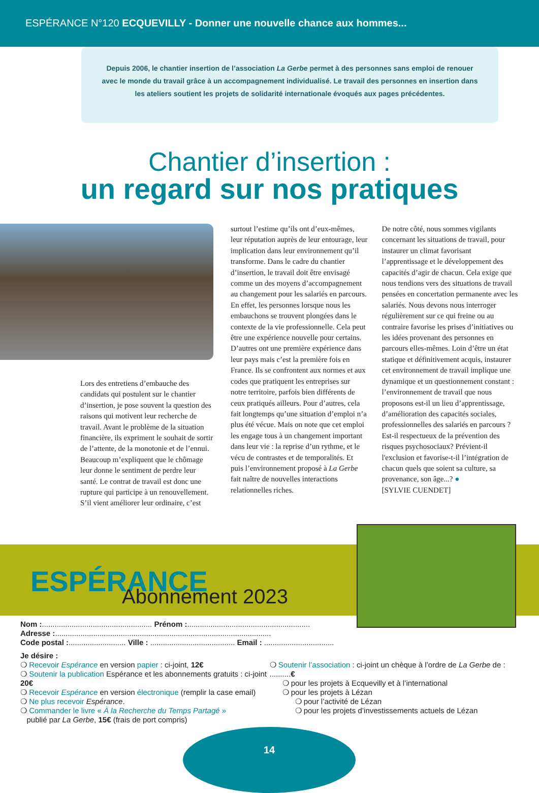ESPÉRANCE N°120 ECQUEVILLY - Donner une nouvelle chance aux hommes...
Depuis 2006, le chantier insertion de l’association La Gerbe permet à des personnes sans emploi de renouer avec le monde du travail grâce à un accompagnement individualisé. Le travail des personnes en insertion dans les ateliers soutient les projets de solidarité internationale évoqués aux pages précédentes.
Chantier d’insertion :
un regard sur nos pratiques
Lors des entretiens d’embauche des candidats qui postulent sur le chantier d’insertion, je pose souvent la question des raisons qui motivent leur recherche de travail. Avant le problème de la situation financière, ils expriment le souhait de sortir de l’attente, de la monotonie et de l’ennui. Beaucoup m’expliquent que le chômage leur donne le sentiment de perdre leur santé. Le contrat de travail est donc une rupture qui participe à un renouvellement. S’il vient améliorer leur ordinaire, c’est
surtout l’estime qu’ils ont d’eux-mêmes, leur réputation auprès de leur entourage, leur implication dans leur environnement qu’il transforme. Dans le cadre du chantier d’insertion, le travail doit être envisagé comme un des moyens d’accompagnement au changement pour les salariés en parcours. En effet, les personnes lorsque nous les embauchons se trouvent plongées dans le contexte de la vie professionnelle. Cela peut être une expérience nouvelle pour certains. D’autres ont une première expérience dans leur pays mais c’est la première fois en France. Ils se confrontent aux normes et aux codes que pratiquent les entreprises sur notre territoire, parfois bien différents de ceux pratiqués ailleurs. Pour d’autres, cela fait longtemps qu’une situation d’emploi n’a plus été vécue. Mais on note que cet emploi les engage tous à un changement important dans leur vie : la reprise d’un rythme, et le vécu de contrastes et de temporalités. Et puis l’environnement proposé à La Gerbe fait naître de nouvelles interactions relationnelles riches.
De notre côté, nous sommes vigilants concernant les situations de travail, pour instaurer un climat favorisant l’apprentissage et le développement des capacités d’agir de chacun. Cela exige que nous tendions vers des situations de travail pensées en concertation permanente avec les salariés. Nous devons nous interroger régulièrement sur ce qui freine ou au contraire favorise les prises d’initiatives ou les idées provenant des personnes en parcours elles-mêmes. Loin d’être un état statique et définitivement acquis, instaurer cet environnement de travail implique une dynamique et un questionnement constant : l’environnement de travail que nous proposons est-il un lieu d’apprentissage, d’amélioration des capacités sociales, professionnelles des salariés en parcours ? Est-il respectueux de la prévention des risques psychosociaux? Prévient-il l'exclusion et favorise-t-il l’intégration de chacun quels que soient sa culture, sa provenance, son âge...? ●
[SYLVIE CUENDET]
ESPÉRANCE Abonnement 2023
Nom :.................................................... Prénom :..........................................................
Adresse :......................................................................................................
Code postal :........................... Ville : ........................................ Email : .................................
Je désire :
❍ Recevoir Espérance en version papier : ci-joint, 12€
❍ Soutenir la publication Espérance et les abonnements gratuits : ci-joint 20€
❍ Recevoir Espérance en version électronique (remplir la case email)
❍ Ne plus recevoir Espérance.
❍ Commander le livre « À la Recherche du Temps Partagé »
publié par La Gerbe, 15€ (frais de port compris)
❍ Soutenir l’association : ci-joint un chèque à l’ordre de La Gerbe de : ..........€
❍ pour les projets à Ecquevilly et à l’international
❍ pour les projets à Lézan
❍ pour l’activité de Lézan
❍ pour les projets d’investissements actuels de Lézan
14